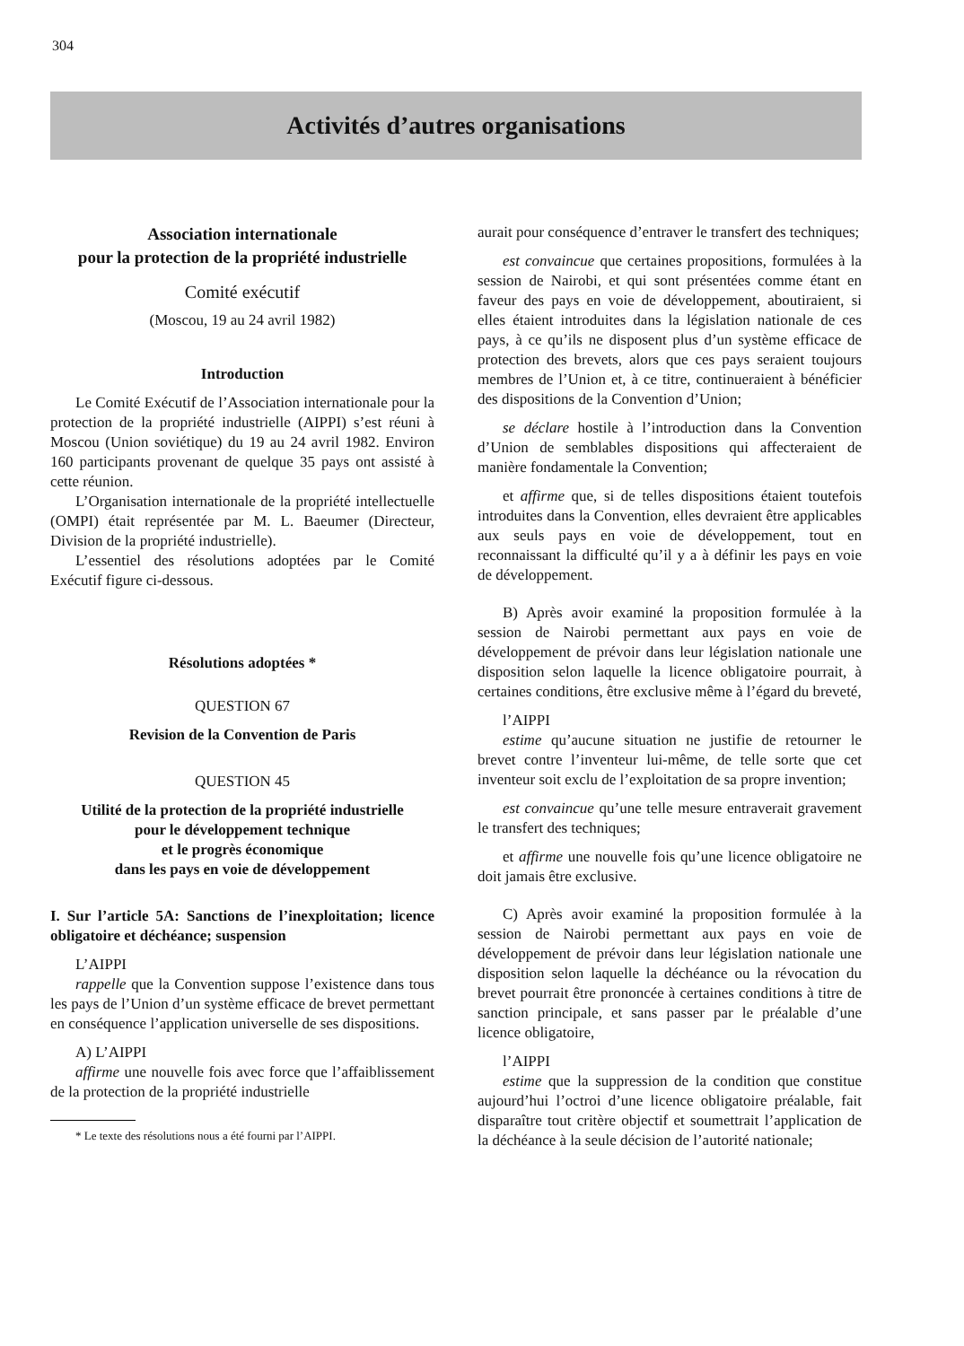304
Activités d’autres organisations
Association internationale
pour la protection de la propriété industrielle
Comité exécutif
(Moscou, 19 au 24 avril 1982)
Introduction
Le Comité Exécutif de l’Association internationale pour la protection de la propriété industrielle (AIPPI) s’est réuni à Moscou (Union soviétique) du 19 au 24 avril 1982. Environ 160 participants provenant de quelque 35 pays ont assisté à cette réunion.
L’Organisation internationale de la propriété intellectuelle (OMPI) était représentée par M. L. Baeumer (Directeur, Division de la propriété industrielle).
L’essentiel des résolutions adoptées par le Comité Exécutif figure ci-dessous.
Résolutions adoptées *
QUESTION 67
Revision de la Convention de Paris
QUESTION 45
Utilité de la protection de la propriété industrielle
pour le développement technique
et le progrès économique
dans les pays en voie de développement
I. Sur l’article 5A: Sanctions de l’inexploitation; licence obligatoire et déchéance; suspension
L’AIPPI
rappelle que la Convention suppose l’existence dans tous les pays de l’Union d’un système efficace de brevet permettant en conséquence l’application universelle de ses dispositions.
A) L’AIPPI
affirme une nouvelle fois avec force que l’affaiblissement de la protection de la propriété industrielle
* Le texte des résolutions nous a été fourni par l’AIPPI.
aurait pour conséquence d’entraver le transfert des techniques;
est convaincue que certaines propositions, formulées à la session de Nairobi, et qui sont présentées comme étant en faveur des pays en voie de développement, aboutiraient, si elles étaient introduites dans la législation nationale de ces pays, à ce qu’ils ne disposent plus d’un système efficace de protection des brevets, alors que ces pays seraient toujours membres de l’Union et, à ce titre, continueraient à bénéficier des dispositions de la Convention d’Union;
se déclare hostile à l’introduction dans la Convention d’Union de semblables dispositions qui affecteraient de manière fondamentale la Convention;
et affirme que, si de telles dispositions étaient toutefois introduites dans la Convention, elles devraient être applicables aux seuls pays en voie de développement, tout en reconnaissant la difficulté qu’il y a à définir les pays en voie de développement.
B) Après avoir examiné la proposition formulée à la session de Nairobi permettant aux pays en voie de développement de prévoir dans leur législation nationale une disposition selon laquelle la licence obligatoire pourrait, à certaines conditions, être exclusive même à l’égard du breveté,
l’AIPPI
estime qu’aucune situation ne justifie de retourner le brevet contre l’inventeur lui-même, de telle sorte que cet inventeur soit exclu de l’exploitation de sa propre invention;
est convaincue qu’une telle mesure entraverait gravement le transfert des techniques;
et affirme une nouvelle fois qu’une licence obligatoire ne doit jamais être exclusive.
C) Après avoir examiné la proposition formulée à la session de Nairobi permettant aux pays en voie de développement de prévoir dans leur législation nationale une disposition selon laquelle la déchéance ou la révocation du brevet pourrait être prononcée à certaines conditions à titre de sanction principale, et sans passer par le préalable d’une licence obligatoire,
l’AIPPI
estime que la suppression de la condition que constitue aujourd’hui l’octroi d’une licence obligatoire préalable, fait disparaître tout critère objectif et soumettrait l’application de la déchéance à la seule décision de l’autorité nationale;